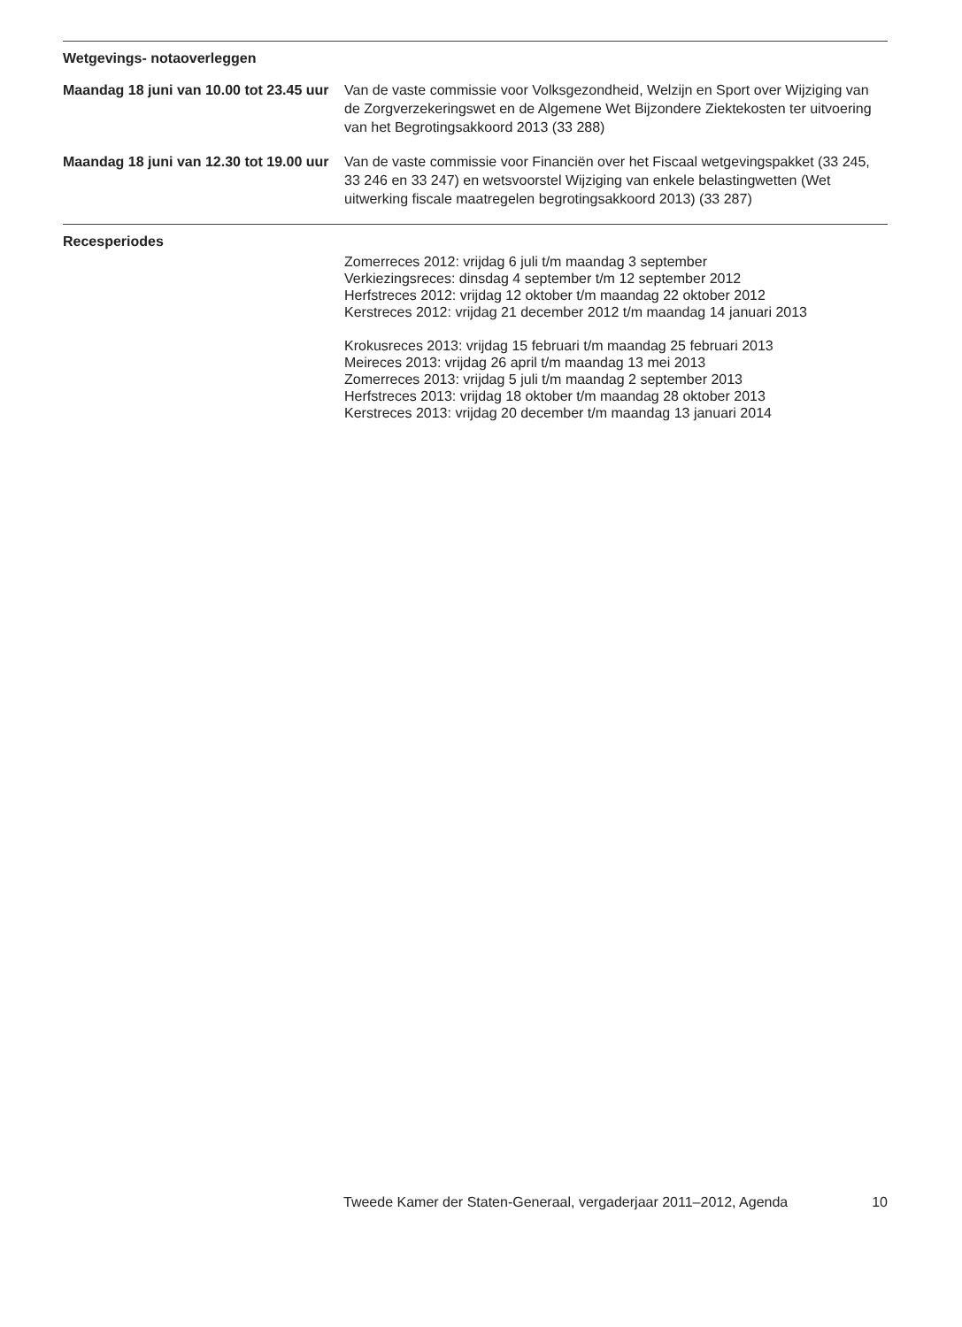Wetgevings- notaoverleggen
Maandag 18 juni van 10.00 tot 23.45 uur
Van de vaste commissie voor Volksgezondheid, Welzijn en Sport over Wijziging van de Zorgverzekeringswet en de Algemene Wet Bijzondere Ziektekosten ter uitvoering van het Begrotingsakkoord 2013 (33 288)
Maandag 18 juni van 12.30 tot 19.00 uur
Van de vaste commissie voor Financiën over het Fiscaal wetgevingspakket (33 245, 33 246 en 33 247) en wetsvoorstel Wijziging van enkele belastingwetten (Wet uitwerking fiscale maatregelen begrotingsakkoord 2013) (33 287)
Recesperiodes
Zomerreces 2012: vrijdag 6 juli t/m maandag 3 september
Verkiezingsreces: dinsdag 4 september t/m 12 september 2012
Herfstreces 2012: vrijdag 12 oktober t/m maandag 22 oktober 2012
Kerstreces 2012: vrijdag 21 december 2012 t/m maandag 14 januari 2013
Krokusreces 2013: vrijdag 15 februari t/m maandag 25 februari 2013
Meireces 2013: vrijdag 26 april t/m maandag 13 mei 2013
Zomerreces 2013: vrijdag 5 juli t/m maandag 2 september 2013
Herfstreces 2013: vrijdag 18 oktober t/m maandag 28 oktober 2013
Kerstreces 2013: vrijdag 20 december t/m maandag 13 januari 2014
Tweede Kamer der Staten-Generaal, vergaderjaar 2011–2012, Agenda 10